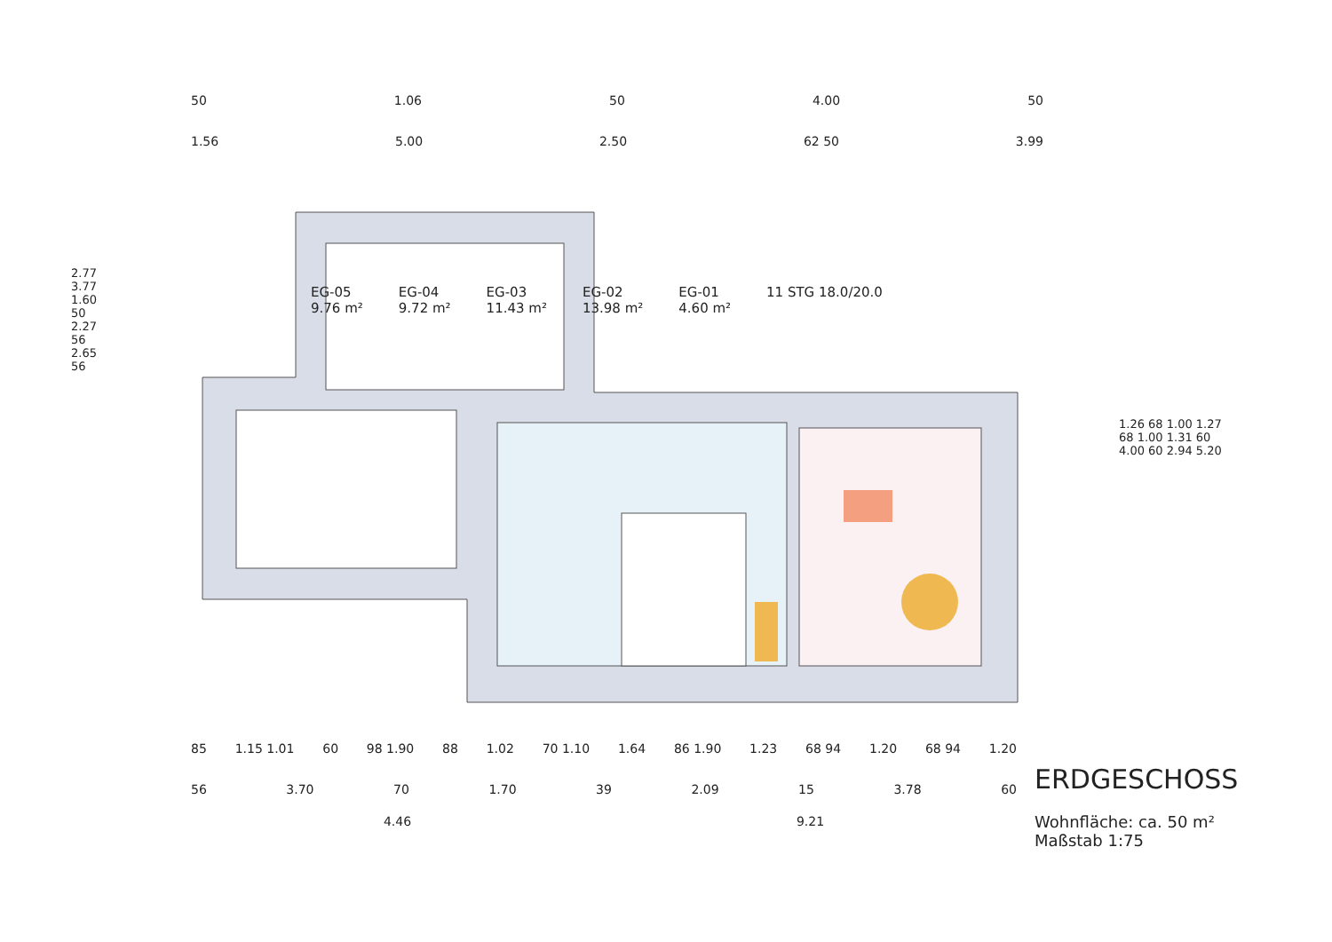50 1.06 50 4.00 50
1.56 5.00 2.50 62 50 3.99
EG-05
9.76 m²
EG-04
9.72 m²
EG-03
11.43 m²
EG-02
13.98 m²
EG-01
4.60 m²
11 STG 18.0/20.0
2.77 3.77 1.60 50 2.27 56 2.65 56
1.26 68 1.00 1.27 68 1.00 1.31 60 4.00 60 2.94 5.20
85 1.15 1.01 60 98 1.90 88 1.02 70 1.10 1.64 86 1.90 1.23 68 94 1.20 68 94 1.20
56 3.70 70 1.70 39 2.09 15 3.78 60
4.46 9.21
ERDGESCHOSS
Wohnfläche: ca. 50 m²
Maßstab 1:75